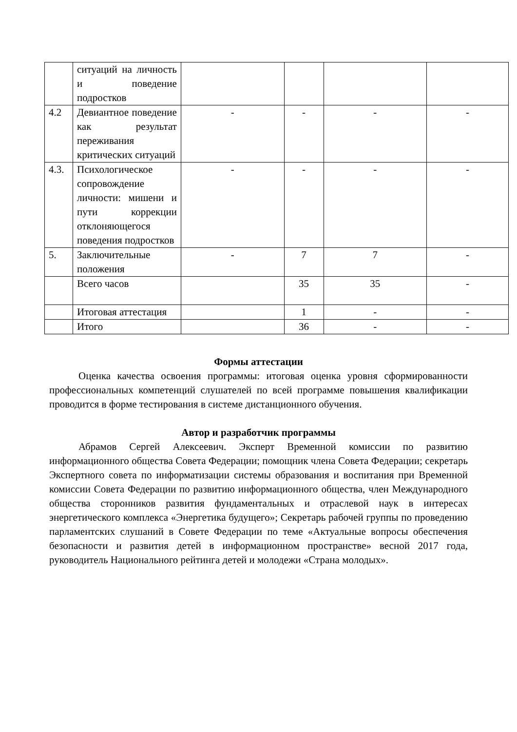| | ситуаций на личность и поведение подростков | | | | |
| 4.2 | Девиантное поведение как результат переживания критических ситуаций | - | - | - | - |
| 4.3. | Психологическое сопровождение личности: мишени и пути коррекции отклоняющегося поведения подростков | - | - | - | - |
| 5. | Заключительные положения | - | 7 | 7 | - |
| | Всего часов | | 35 | 35 | - |
| | Итоговая аттестация | | 1 | - | - |
| | Итого | | 36 | - | - |
Формы аттестации
Оценка качества освоения программы: итоговая оценка уровня сформированности профессиональных компетенций слушателей по всей программе повышения квалификации проводится в форме тестирования в системе дистанционного обучения.
Автор и разработчик программы
Абрамов Сергей Алексеевич. Эксперт Временной комиссии по развитию информационного общества Совета Федерации; помощник члена Совета Федерации; секретарь Экспертного совета по информатизации системы образования и воспитания при Временной комиссии Совета Федерации по развитию информационного общества, член Международного общества сторонников развития фундаментальных и отраслевой наук в интересах энергетического комплекса «Энергетика будущего»; Секретарь рабочей группы по проведению парламентских слушаний в Совете Федерации по теме «Актуальные вопросы обеспечения безопасности и развития детей в информационном пространстве» весной 2017 года, руководитель Национального рейтинга детей и молодежи «Страна молодых».